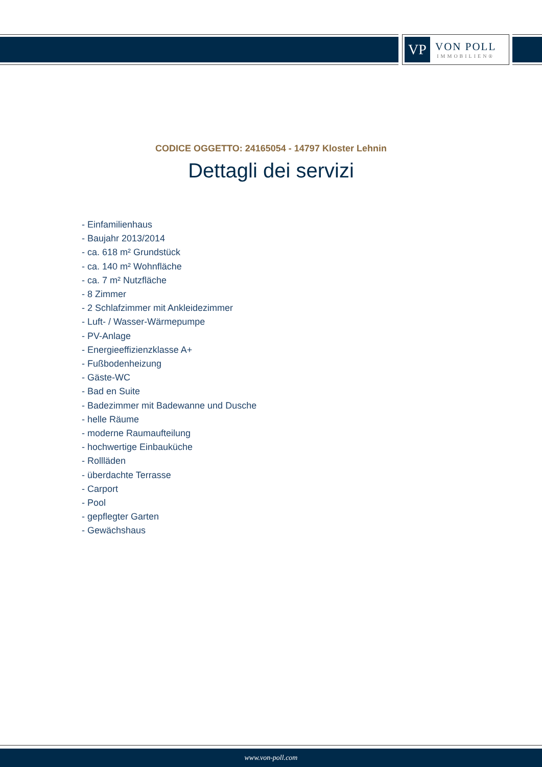VP
VON POLL
IMMOBILIEN®
CODICE OGGETTO: 24165054 - 14797 Kloster Lehnin
Dettagli dei servizi
- Einfamilienhaus
- Baujahr 2013/2014
- ca. 618 m² Grundstück
- ca. 140 m² Wohnfläche
- ca. 7 m² Nutzfläche
- 8 Zimmer
- 2 Schlafzimmer mit Ankleidezimmer
- Luft- / Wasser-Wärmepumpe
- PV-Anlage
- Energieeffizienzklasse A+
- Fußbodenheizung
- Gäste-WC
- Bad en Suite
- Badezimmer mit Badewanne und Dusche
- helle Räume
- moderne Raumaufteilung
- hochwertige Einbauküche
- Rollläden
- überdachte Terrasse
- Carport
- Pool
- gepflegter Garten
- Gewächshaus
www.von-poll.com